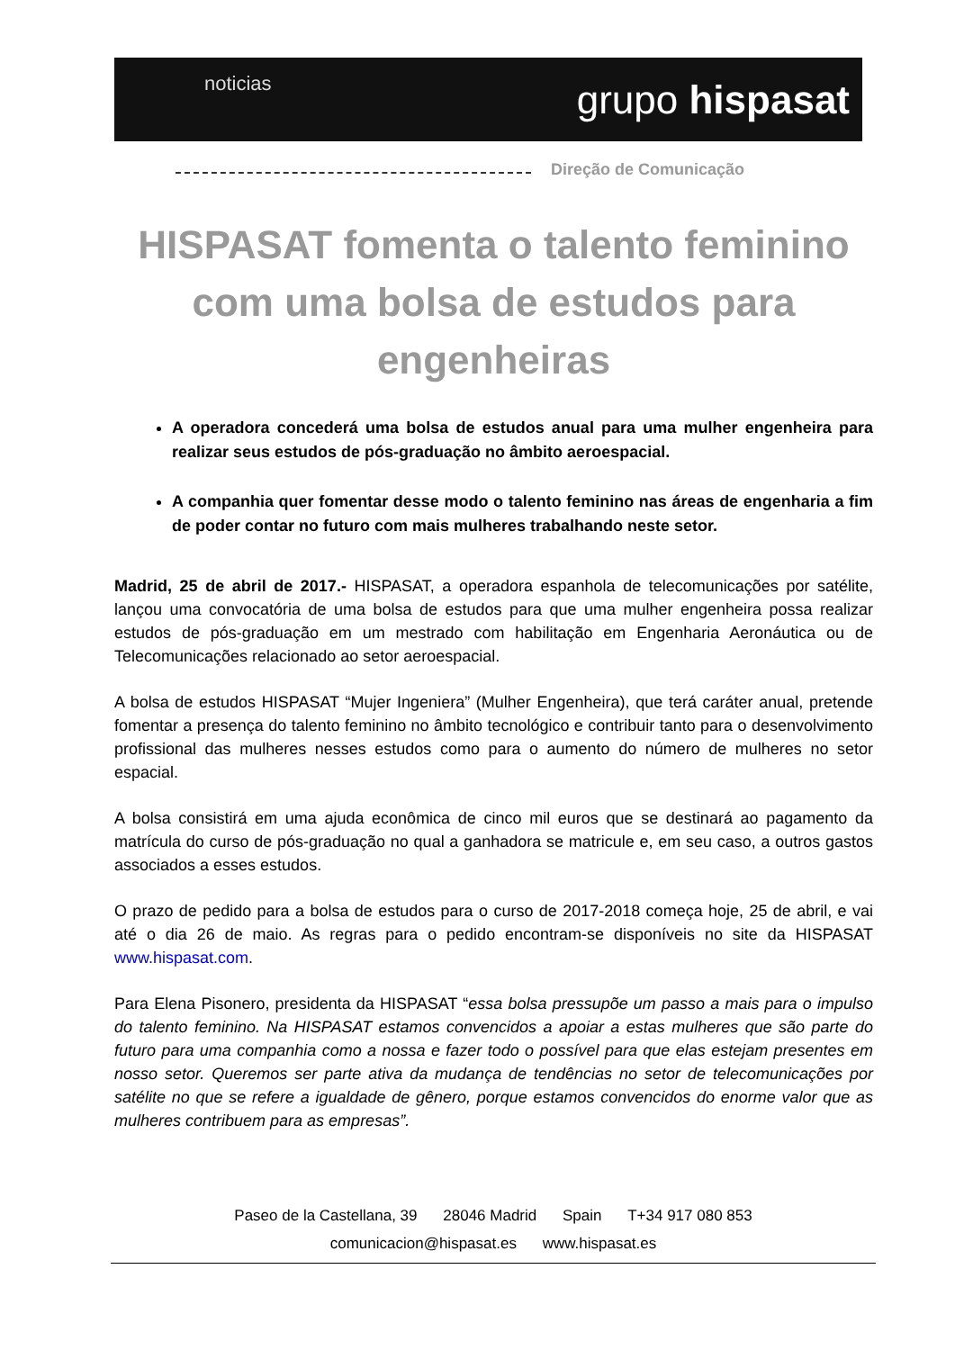noticias
grupo hispasat
Direção de Comunicação
HISPASAT fomenta o talento feminino com uma bolsa de estudos para engenheiras
A operadora concederá uma bolsa de estudos anual para uma mulher engenheira para realizar seus estudos de pós-graduação no âmbito aeroespacial.
A companhia quer fomentar desse modo o talento feminino nas áreas de engenharia a fim de poder contar no futuro com mais mulheres trabalhando neste setor.
Madrid, 25 de abril de 2017.- HISPASAT, a operadora espanhola de telecomunicações por satélite, lançou uma convocatória de uma bolsa de estudos para que uma mulher engenheira possa realizar estudos de pós-graduação em um mestrado com habilitação em Engenharia Aeronáutica ou de Telecomunicações relacionado ao setor aeroespacial.
A bolsa de estudos HISPASAT “Mujer Ingeniera” (Mulher Engenheira), que terá caráter anual, pretende fomentar a presença do talento feminino no âmbito tecnológico e contribuir tanto para o desenvolvimento profissional das mulheres nesses estudos como para o aumento do número de mulheres no setor espacial.
A bolsa consistirá em uma ajuda econômica de cinco mil euros que se destinará ao pagamento da matrícula do curso de pós-graduação no qual a ganhadora se matricule e, em seu caso, a outros gastos associados a esses estudos.
O prazo de pedido para a bolsa de estudos para o curso de 2017-2018 começa hoje, 25 de abril, e vai até o dia 26 de maio. As regras para o pedido encontram-se disponíveis no site da HISPASAT www.hispasat.com.
Para Elena Pisonero, presidenta da HISPASAT “essa bolsa pressupõe um passo a mais para o impulso do talento feminino. Na HISPASAT estamos convencidos a apoiar a estas mulheres que são parte do futuro para uma companhia como a nossa e fazer todo o possível para que elas estejam presentes em nosso setor. Queremos ser parte ativa da mudança de tendências no setor de telecomunicações por satélite no que se refere a igualdade de gênero, porque estamos convencidos do enorme valor que as mulheres contribuem para as empresas”.
Paseo de la Castellana, 39 28046 Madrid Spain T+34 917 080 853
comunicacion@hispasat.es www.hispasat.es